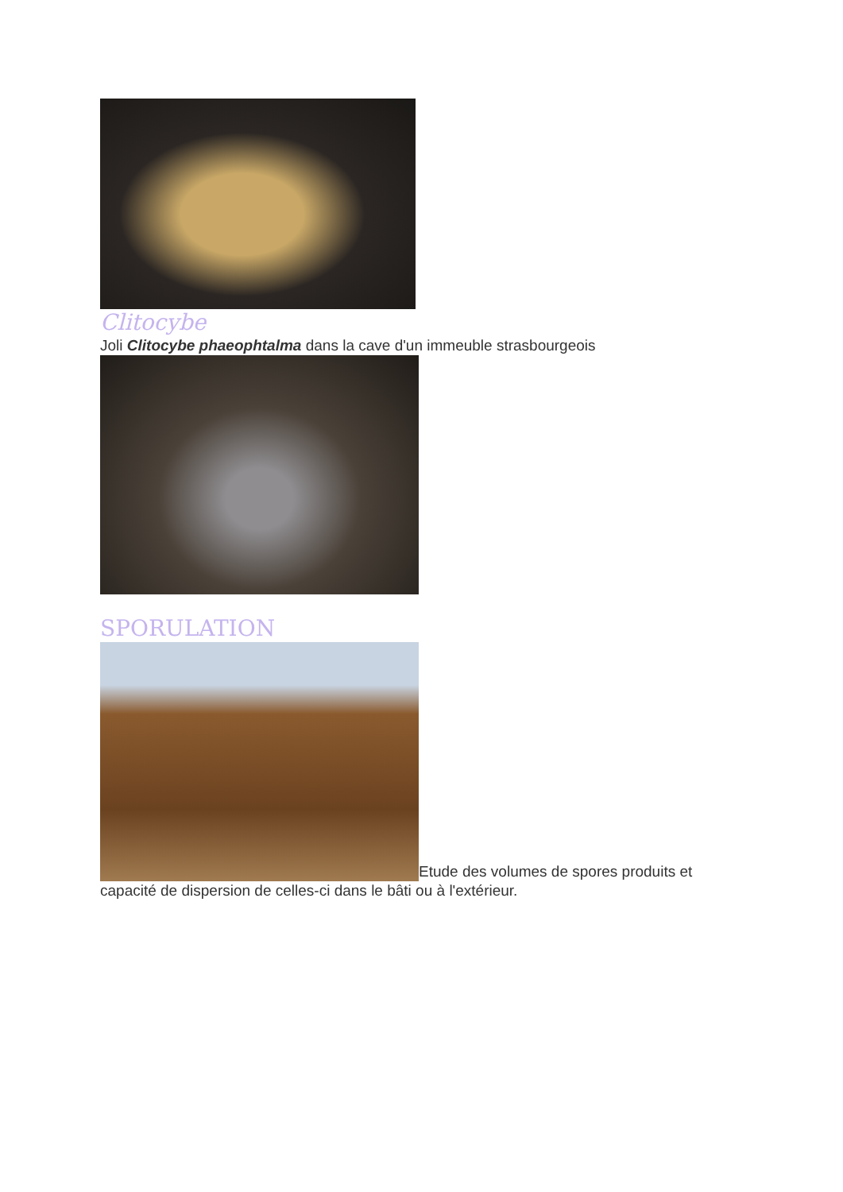Clitocybe
Joli Clitocybe phaeophtalma dans la cave d'un immeuble strasbourgeois
SPORULATION
Etude des volumes de spores produits et capacité de dispersion de celles-ci dans le bâti ou à l'extérieur.